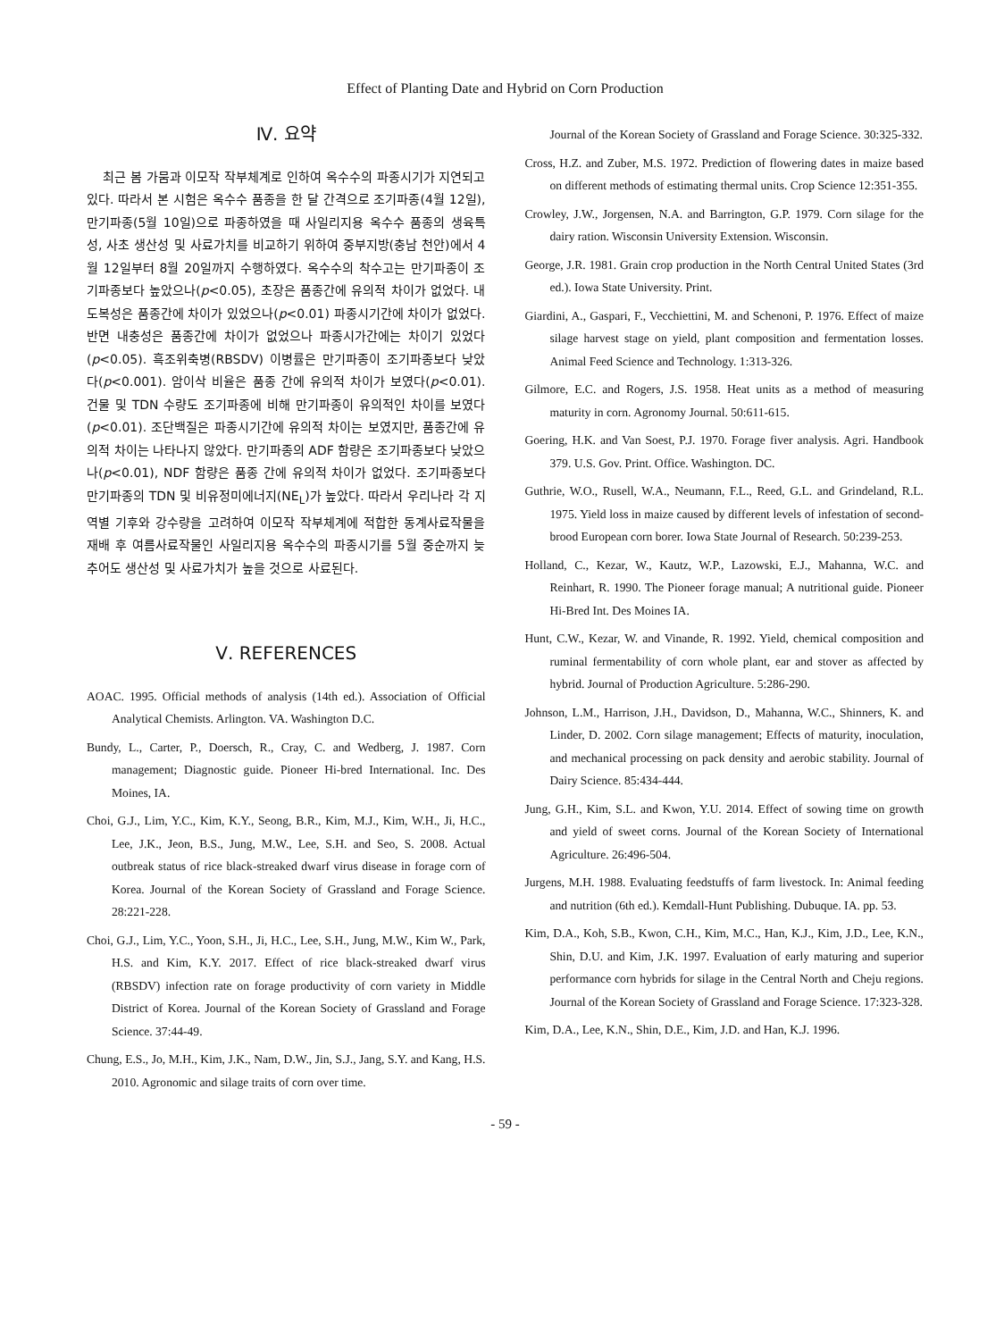Effect of Planting Date and Hybrid on Corn Production
Ⅳ. 요약
최근 봄 가뭄과 이모작 작부체계로 인하여 옥수수의 파종시기가 지연되고 있다. 따라서 본 시험은 옥수수 품종을 한 달 간격으로 조기파종(4월 12일), 만기파종(5월 10일)으로 파종하였을 때 사일리지용 옥수수 품종의 생육특성, 사초 생산성 및 사료가치를 비교하기 위하여 중부지방(충남 천안)에서 4월 12일부터 8월 20일까지 수행하였다. 옥수수의 착수고는 만기파종이 조기파종보다 높았으나(p<0.05), 초장은 품종간에 유의적 차이가 없었다. 내도복성은 품종간에 차이가 있었으나(p<0.01) 파종시기간에 차이가 없었다. 반면 내충성은 품종간에 차이가 없었으나 파종시가간에는 차이기 있었다(p<0.05). 흑조위축병(RBSDV) 이병률은 만기파종이 조기파종보다 낮았다(p<0.001). 암이삭 비율은 품종 간에 유의적 차이가 보였다(p<0.01). 건물 및 TDN 수량도 조기파종에 비해 만기파종이 유의적인 차이를 보였다(p<0.01). 조단백질은 파종시기간에 유의적 차이는 보였지만, 품종간에 유의적 차이는 나타나지 않았다. 만기파종의 ADF 함량은 조기파종보다 낮았으나(p<0.01), NDF 함량은 품종 간에 유의적 차이가 없었다. 조기파종보다 만기파종의 TDN 및 비유정미에너지(NE<sub>L</sub>)가 높았다. 따라서 우리나라 각 지역별 기후와 강수량을 고려하여 이모작 작부체계에 적합한 동계사료작물을 재배 후 여름사료작물인 사일리지용 옥수수의 파종시기를 5월 중순까지 늦추어도 생산성 및 사료가치가 높을 것으로 사료된다.
Ⅴ. REFERENCES
AOAC. 1995. Official methods of analysis (14th ed.). Association of Official Analytical Chemists. Arlington. VA. Washington D.C.
Bundy, L., Carter, P., Doersch, R., Cray, C. and Wedberg, J. 1987. Corn management; Diagnostic guide. Pioneer Hi-bred International. Inc. Des Moines, IA.
Choi, G.J., Lim, Y.C., Kim, K.Y., Seong, B.R., Kim, M.J., Kim, W.H., Ji, H.C., Lee, J.K., Jeon, B.S., Jung, M.W., Lee, S.H. and Seo, S. 2008. Actual outbreak status of rice black-streaked dwarf virus disease in forage corn of Korea. Journal of the Korean Society of Grassland and Forage Science. 28:221-228.
Choi, G.J., Lim, Y.C., Yoon, S.H., Ji, H.C., Lee, S.H., Jung, M.W., Kim W., Park, H.S. and Kim, K.Y. 2017. Effect of rice black-streaked dwarf virus (RBSDV) infection rate on forage productivity of corn variety in Middle District of Korea. Journal of the Korean Society of Grassland and Forage Science. 37:44-49.
Chung, E.S., Jo, M.H., Kim, J.K., Nam, D.W., Jin, S.J., Jang, S.Y. and Kang, H.S. 2010. Agronomic and silage traits of corn over time.
Journal of the Korean Society of Grassland and Forage Science. 30:325-332.
Cross, H.Z. and Zuber, M.S. 1972. Prediction of flowering dates in maize based on different methods of estimating thermal units. Crop Science 12:351-355.
Crowley, J.W., Jorgensen, N.A. and Barrington, G.P. 1979. Corn silage for the dairy ration. Wisconsin University Extension. Wisconsin.
George, J.R. 1981. Grain crop production in the North Central United States (3rd ed.). Iowa State University. Print.
Giardini, A., Gaspari, F., Vecchiettini, M. and Schenoni, P. 1976. Effect of maize silage harvest stage on yield, plant composition and fermentation losses. Animal Feed Science and Technology. 1:313-326.
Gilmore, E.C. and Rogers, J.S. 1958. Heat units as a method of measuring maturity in corn. Agronomy Journal. 50:611-615.
Goering, H.K. and Van Soest, P.J. 1970. Forage fiver analysis. Agri. Handbook 379. U.S. Gov. Print. Office. Washington. DC.
Guthrie, W.O., Rusell, W.A., Neumann, F.L., Reed, G.L. and Grindeland, R.L. 1975. Yield loss in maize caused by different levels of infestation of second-brood European corn borer. Iowa State Journal of Research. 50:239-253.
Holland, C., Kezar, W., Kautz, W.P., Lazowski, E.J., Mahanna, W.C. and Reinhart, R. 1990. The Pioneer forage manual; A nutritional guide. Pioneer Hi-Bred Int. Des Moines IA.
Hunt, C.W., Kezar, W. and Vinande, R. 1992. Yield, chemical composition and ruminal fermentability of corn whole plant, ear and stover as affected by hybrid. Journal of Production Agriculture. 5:286-290.
Johnson, L.M., Harrison, J.H., Davidson, D., Mahanna, W.C., Shinners, K. and Linder, D. 2002. Corn silage management; Effects of maturity, inoculation, and mechanical processing on pack density and aerobic stability. Journal of Dairy Science. 85:434-444.
Jung, G.H., Kim, S.L. and Kwon, Y.U. 2014. Effect of sowing time on growth and yield of sweet corns. Journal of the Korean Society of International Agriculture. 26:496-504.
Jurgens, M.H. 1988. Evaluating feedstuffs of farm livestock. In: Animal feeding and nutrition (6th ed.). Kemdall-Hunt Publishing. Dubuque. IA. pp. 53.
Kim, D.A., Koh, S.B., Kwon, C.H., Kim, M.C., Han, K.J., Kim, J.D., Lee, K.N., Shin, D.U. and Kim, J.K. 1997. Evaluation of early maturing and superior performance corn hybrids for silage in the Central North and Cheju regions. Journal of the Korean Society of Grassland and Forage Science. 17:323-328.
Kim, D.A., Lee, K.N., Shin, D.E., Kim, J.D. and Han, K.J. 1996.
- 59 -